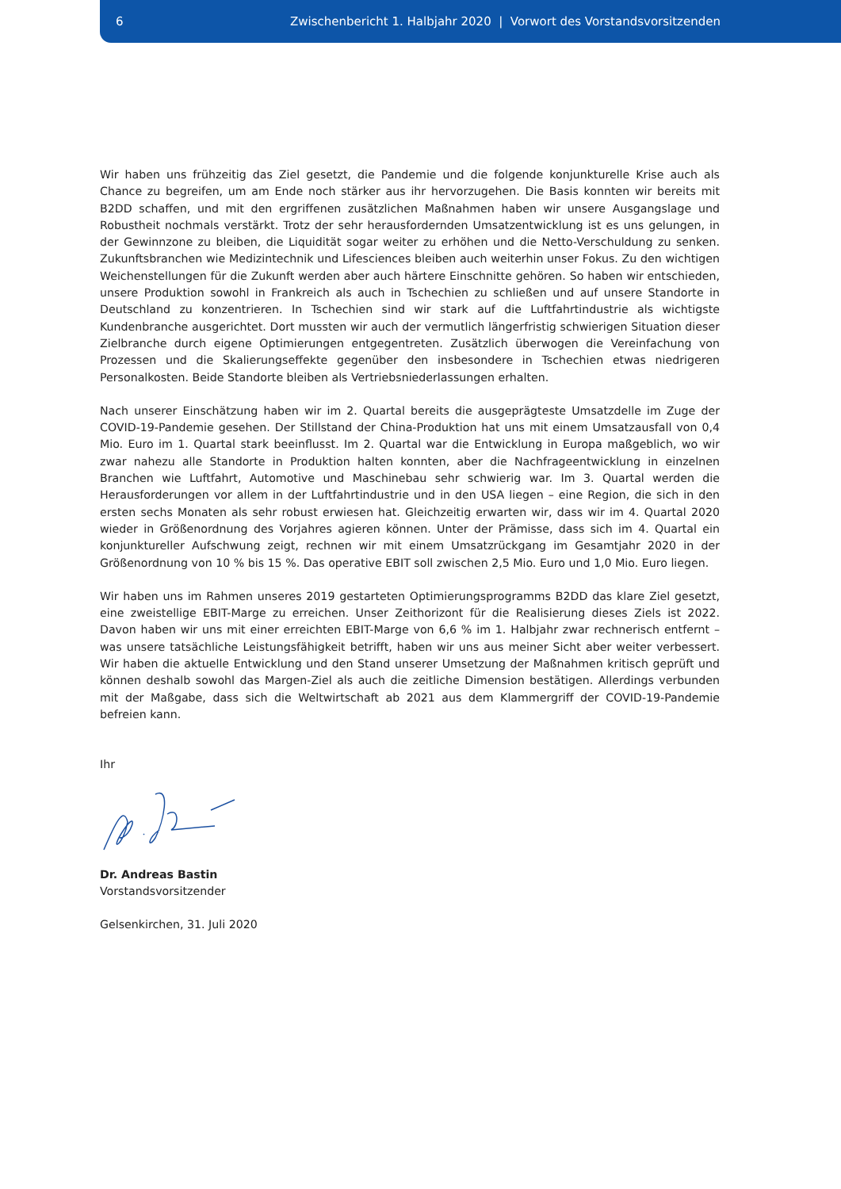6 Zwischenbericht 1. Halbjahr 2020 | Vorwort des Vorstandsvorsitzenden
Wir haben uns frühzeitig das Ziel gesetzt, die Pandemie und die folgende konjunkturelle Krise auch als Chance zu begreifen, um am Ende noch stärker aus ihr hervorzugehen. Die Basis konnten wir bereits mit B2DD schaffen, und mit den ergriffenen zusätzlichen Maßnahmen haben wir unsere Ausgangslage und Robustheit nochmals verstärkt. Trotz der sehr herausfordernden Umsatzentwicklung ist es uns gelungen, in der Gewinnzone zu bleiben, die Liquidität sogar weiter zu erhöhen und die Netto-Verschuldung zu senken. Zukunftsbranchen wie Medizintechnik und Lifesciences bleiben auch weiterhin unser Fokus. Zu den wichtigen Weichenstellungen für die Zukunft werden aber auch härtere Einschnitte gehören. So haben wir entschieden, unsere Produktion sowohl in Frankreich als auch in Tschechien zu schließen und auf unsere Standorte in Deutschland zu konzentrieren. In Tschechien sind wir stark auf die Luftfahrtindustrie als wichtigste Kundenbranche ausgerichtet. Dort mussten wir auch der vermutlich längerfristig schwierigen Situation dieser Zielbranche durch eigene Optimierungen entgegentreten. Zusätzlich überwogen die Vereinfachung von Prozessen und die Skalierungseffekte gegenüber den insbesondere in Tschechien etwas niedrigeren Personalkosten. Beide Standorte bleiben als Vertriebsniederlassungen erhalten.
Nach unserer Einschätzung haben wir im 2. Quartal bereits die ausgeprägteste Umsatzdelle im Zuge der COVID-19-Pandemie gesehen. Der Stillstand der China-Produktion hat uns mit einem Umsatzausfall von 0,4 Mio. Euro im 1. Quartal stark beeinflusst. Im 2. Quartal war die Entwicklung in Europa maßgeblich, wo wir zwar nahezu alle Standorte in Produktion halten konnten, aber die Nachfrageentwicklung in einzelnen Branchen wie Luftfahrt, Automotive und Maschinebau sehr schwierig war. Im 3. Quartal werden die Herausforderungen vor allem in der Luftfahrtindustrie und in den USA liegen – eine Region, die sich in den ersten sechs Monaten als sehr robust erwiesen hat. Gleichzeitig erwarten wir, dass wir im 4. Quartal 2020 wieder in Größenordnung des Vorjahres agieren können. Unter der Prämisse, dass sich im 4. Quartal ein konjunktureller Aufschwung zeigt, rechnen wir mit einem Umsatzrückgang im Gesamtjahr 2020 in der Größenordnung von 10 % bis 15 %. Das operative EBIT soll zwischen 2,5 Mio. Euro und 1,0 Mio. Euro liegen.
Wir haben uns im Rahmen unseres 2019 gestarteten Optimierungsprogramms B2DD das klare Ziel gesetzt, eine zweistellige EBIT-Marge zu erreichen. Unser Zeithorizont für die Realisierung dieses Ziels ist 2022. Davon haben wir uns mit einer erreichten EBIT-Marge von 6,6 % im 1. Halbjahr zwar rechnerisch entfernt – was unsere tatsächliche Leistungsfähigkeit betrifft, haben wir uns aus meiner Sicht aber weiter verbessert. Wir haben die aktuelle Entwicklung und den Stand unserer Umsetzung der Maßnahmen kritisch geprüft und können deshalb sowohl das Margen-Ziel als auch die zeitliche Dimension bestätigen. Allerdings verbunden mit der Maßgabe, dass sich die Weltwirtschaft ab 2021 aus dem Klammergriff der COVID-19-Pandemie befreien kann.
Ihr
Dr. Andreas Bastin
Vorstandsvorsitzender
Gelsenkirchen, 31. Juli 2020